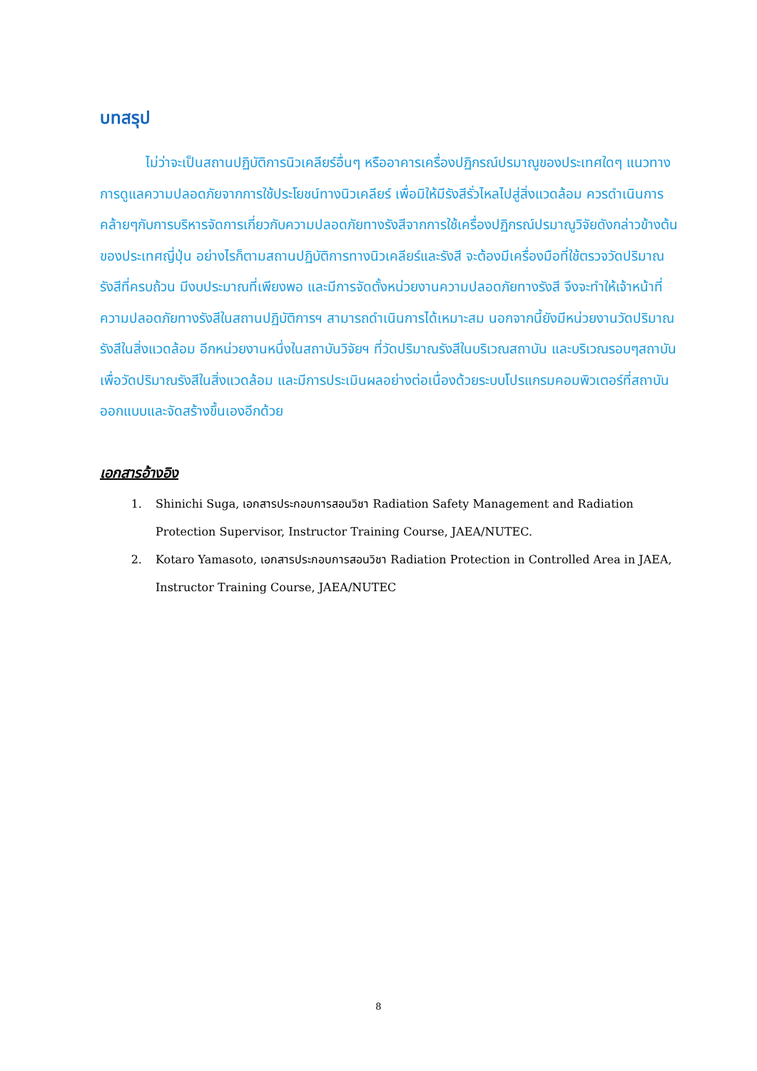บทสรุป
ไม่ว่าจะเป็นสถานปฏิบัติการนิวเคลียร์อื่นๆ หรืออาคารเครื่องปฏิกรณ์ปรมาณูของประเทศใดๆ แนวทางการดูแลความปลอดภัยจากการใช้ประโยชน์ทางนิวเคลียร์ เพื่อมิให้มีรังสีรั่วไหลไปสู่สิ่งแวดล้อม ควรดำเนินการคล้ายๆกับการบริหารจัดการเกี่ยวกับความปลอดภัยทางรังสีจากการใช้เครื่องปฏิกรณ์ปรมาณูวิจัยดังกล่าวข้างต้นของประเทศญี่ปุ่น อย่างไรก็ตามสถานปฏิบัติการทางนิวเคลียร์และรังสี จะต้องมีเครื่องมือที่ใช้ตรวจวัดปริมาณรังสีที่ครบถ้วน มีงบประมาณที่เพียงพอ และมีการจัดตั้งหน่วยงานความปลอดภัยทางรังสี จึงจะทำให้เจ้าหน้าที่ความปลอดภัยทางรังสีในสถานปฏิบัติการฯ สามารถดำเนินการได้เหมาะสม นอกจากนี้ยังมีหน่วยงานวัดปริมาณรังสีในสิ่งแวดล้อม อีกหน่วยงานหนึ่งในสถาบันวิจัยฯ ที่วัดปริมาณรังสีในบริเวณสถาบัน และบริเวณรอบๆสถาบัน เพื่อวัดปริมาณรังสีในสิ่งแวดล้อม และมีการประเมินผลอย่างต่อเนื่องด้วยระบบโปรแกรมคอมพิวเตอร์ที่สถาบันออกแบบและจัดสร้างขึ้นเองอีกด้วย
เอกสารอ้างอิง
1. Shinichi Suga, เอกสารประกอบการสอนวิชา Radiation Safety Management and Radiation Protection Supervisor, Instructor Training Course, JAEA/NUTEC.
2. Kotaro Yamasoto, เอกสารประกอบการสอนวิชา Radiation Protection in Controlled Area in JAEA, Instructor Training Course, JAEA/NUTEC
8